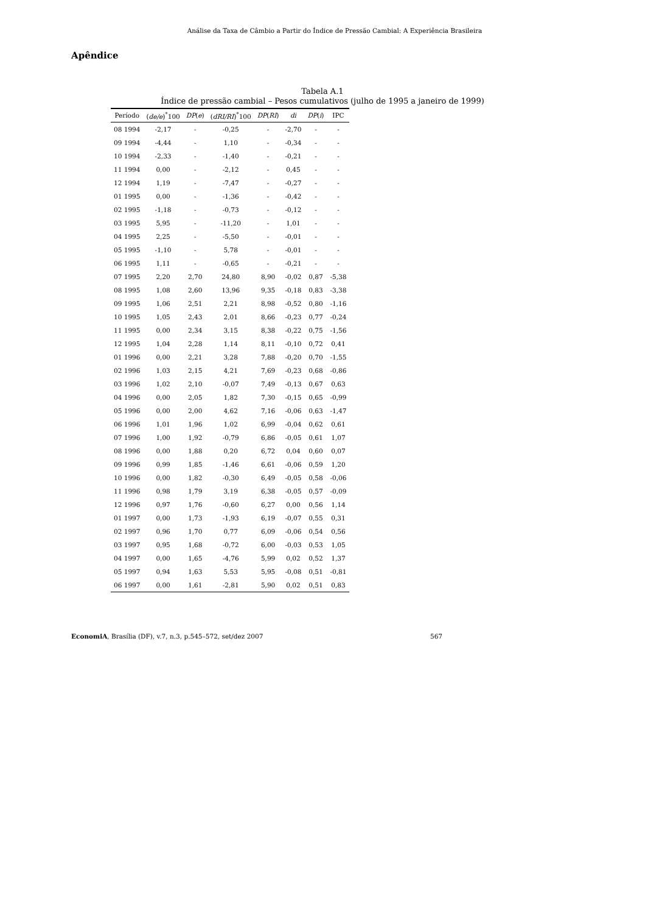Análise da Taxa de Câmbio a Partir do Índice de Pressão Cambial: A Experiência Brasileira
Apêndice
Tabela A.1
Índice de pressão cambial – Pesos cumulativos (julho de 1995 a janeiro de 1999)
| Período | ( de/e )<sup>*</sup>100 | DP ( e ) | ( dRI/RI )<sup>*</sup>100 | DP ( RI ) | di | DP ( i ) | IPC |
| --- | --- | --- | --- | --- | --- | --- | --- |
| 08 1994 | -2,17 | - | -0,25 | - | -2,70 | - | - |
| 09 1994 | -4,44 | - | 1,10 | - | -0,34 | - | - |
| 10 1994 | -2,33 | - | -1,40 | - | -0,21 | - | - |
| 11 1994 | 0,00 | - | -2,12 | - | 0,45 | - | - |
| 12 1994 | 1,19 | - | -7,47 | - | -0,27 | - | - |
| 01 1995 | 0,00 | - | -1,36 | - | -0,42 | - | - |
| 02 1995 | -1,18 | - | -0,73 | - | -0,12 | - | - |
| 03 1995 | 5,95 | - | -11,20 | - | 1,01 | - | - |
| 04 1995 | 2,25 | - | -5,50 | - | -0,01 | - | - |
| 05 1995 | -1,10 | - | 5,78 | - | -0,01 | - | - |
| 06 1995 | 1,11 | - | -0,65 | - | -0,21 | - | - |
| 07 1995 | 2,20 | 2,70 | 24,80 | 8,90 | -0,02 | 0,87 | -5,38 |
| 08 1995 | 1,08 | 2,60 | 13,96 | 9,35 | -0,18 | 0,83 | -3,38 |
| 09 1995 | 1,06 | 2,51 | 2,21 | 8,98 | -0,52 | 0,80 | -1,16 |
| 10 1995 | 1,05 | 2,43 | 2,01 | 8,66 | -0,23 | 0,77 | -0,24 |
| 11 1995 | 0,00 | 2,34 | 3,15 | 8,38 | -0,22 | 0,75 | -1,56 |
| 12 1995 | 1,04 | 2,28 | 1,14 | 8,11 | -0,10 | 0,72 | 0,41 |
| 01 1996 | 0,00 | 2,21 | 3,28 | 7,88 | -0,20 | 0,70 | -1,55 |
| 02 1996 | 1,03 | 2,15 | 4,21 | 7,69 | -0,23 | 0,68 | -0,86 |
| 03 1996 | 1,02 | 2,10 | -0,07 | 7,49 | -0,13 | 0,67 | 0,63 |
| 04 1996 | 0,00 | 2,05 | 1,82 | 7,30 | -0,15 | 0,65 | -0,99 |
| 05 1996 | 0,00 | 2,00 | 4,62 | 7,16 | -0,06 | 0,63 | -1,47 |
| 06 1996 | 1,01 | 1,96 | 1,02 | 6,99 | -0,04 | 0,62 | 0,61 |
| 07 1996 | 1,00 | 1,92 | -0,79 | 6,86 | -0,05 | 0,61 | 1,07 |
| 08 1996 | 0,00 | 1,88 | 0,20 | 6,72 | 0,04 | 0,60 | 0,07 |
| 09 1996 | 0,99 | 1,85 | -1,46 | 6,61 | -0,06 | 0,59 | 1,20 |
| 10 1996 | 0,00 | 1,82 | -0,30 | 6,49 | -0,05 | 0,58 | -0,06 |
| 11 1996 | 0,98 | 1,79 | 3,19 | 6,38 | -0,05 | 0,57 | -0,09 |
| 12 1996 | 0,97 | 1,76 | -0,60 | 6,27 | 0,00 | 0,56 | 1,14 |
| 01 1997 | 0,00 | 1,73 | -1,93 | 6,19 | -0,07 | 0,55 | 0,31 |
| 02 1997 | 0,96 | 1,70 | 0,77 | 6,09 | -0,06 | 0,54 | 0,56 |
| 03 1997 | 0,95 | 1,68 | -0,72 | 6,00 | -0,03 | 0,53 | 1,05 |
| 04 1997 | 0,00 | 1,65 | -4,76 | 5,99 | 0,02 | 0,52 | 1,37 |
| 05 1997 | 0,94 | 1,63 | 5,53 | 5,95 | -0,08 | 0,51 | -0,81 |
| 06 1997 | 0,00 | 1,61 | -2,81 | 5,90 | 0,02 | 0,51 | 0,83 |
EconomiA, Brasília (DF), v.7, n.3, p.545–572, set/dez 2007 567